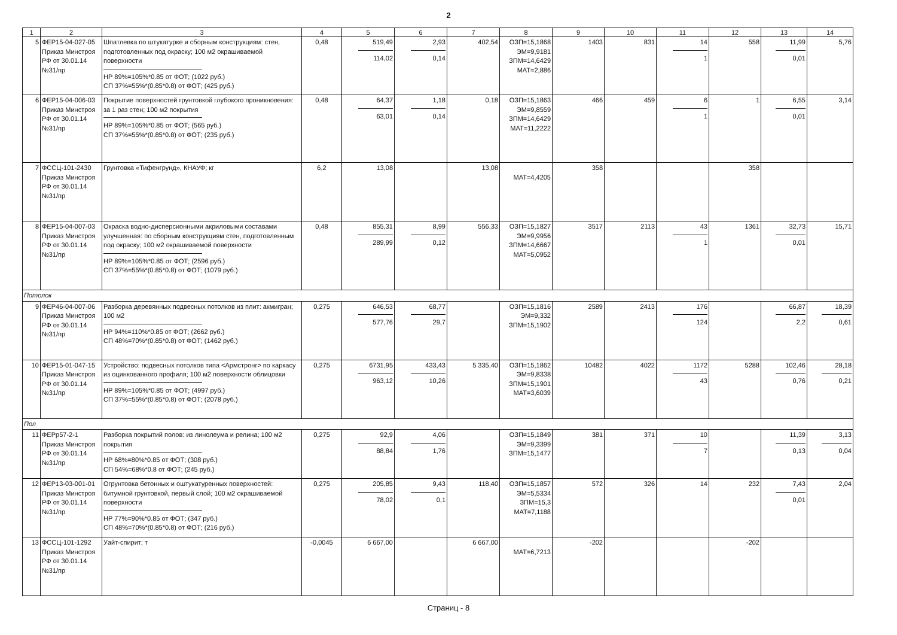2
| 1 | 2 | 3 | 4 | 5 | 6 | 7 | 8 | 9 | 10 | 11 | 12 | 13 | 14 |
| --- | --- | --- | --- | --- | --- | --- | --- | --- | --- | --- | --- | --- | --- |
| 5 | ФЕР15-04-027-05 Приказ Минстроя РФ от 30.01.14 №31/пр | Шпатлевка по штукатурке и сборным конструкциям: стен, подготовленных под окраску; 100 м2 окрашиваемой поверхности НР 89%=105%*0.85 от ФОТ; (1022 руб.) СП 37%=55%*(0.85*0.8) от ФОТ; (425 руб.) | 0,48 | 519,49 114,02 | 2,93 0,14 | 402,54 | ОЗП=15,1868 ЭМ=9,9181 ЗПМ=14,6429 МАТ=2,886 | 1403 | 831 | 14 1 | 558 | 11,99 0,01 | 5,76 |
| 6 | ФЕР15-04-006-03 Приказ Минстроя РФ от 30.01.14 №31/пр | Покрытие поверхностей грунтовкой глубокого проникновения: за 1 раз стен; 100 м2 покрытия НР 89%=105%*0.85 от ФОТ; (565 руб.) СП 37%=55%*(0.85*0.8) от ФОТ; (235 руб.) | 0,48 | 64,37 63,01 | 1,18 0,14 | 0,18 | ОЗП=15,1863 ЭМ=9,8559 ЗПМ=14,6429 МАТ=11,2222 | 466 | 459 | 6 1 | 1 | 6,55 0,01 | 3,14 |
| 7 | ФССЦ-101-2430 Приказ Минстроя РФ от 30.01.14 №31/пр | Грунтовка «Тифенгрунд», КНАУФ; кг | 6,2 | 13,08 | | 13,08 | МАТ=4,4205 | 358 | | | 358 | | |
| 8 | ФЕР15-04-007-03 Приказ Минстроя РФ от 30.01.14 №31/пр | Окраска водно-дисперсионными акриловыми составами улучшенная: по сборным конструкциям стен, подготовленным под окраску; 100 м2 окрашиваемой поверхности НР 89%=105%*0.85 от ФОТ; (2596 руб.) СП 37%=55%*(0.85*0.8) от ФОТ; (1079 руб.) | 0,48 | 855,31 289,99 | 8,99 0,12 | 556,33 | ОЗП=15,1827 ЭМ=9,9956 ЗПМ=14,6667 МАТ=5,0952 | 3517 | 2113 | 43 1 | 1361 | 32,73 0,01 | 15,71 |
| Потолок | | | | | | | | | | | | | |
| 9 | ФЕР46-04-007-06 Приказ Минстроя РФ от 30.01.14 №31/пр | Разборка деревянных подвесных потолков из плит: акмигран; 100 м2 НР 94%=110%*0.85 от ФОТ; (2662 руб.) СП 48%=70%*(0.85*0.8) от ФОТ; (1462 руб.) | 0,275 | 646,53 577,76 | 68,77 29,7 | | ОЗП=15,1816 ЭМ=9,332 ЗПМ=15,1902 | 2589 | 2413 | 176 124 | | 66,87 2,2 | 18,39 0,61 |
| 10 | ФЕР15-01-047-15 Приказ Минстроя РФ от 30.01.14 №31/пр | Устройство: подвесных потолков типа <Армстронг> по каркасу из оцинкованного профиля; 100 м2 поверхности облицовки НР 89%=105%*0.85 от ФОТ; (4997 руб.) СП 37%=55%*(0.85*0.8) от ФОТ; (2078 руб.) | 0,275 | 6731,95 963,12 | 433,43 10,26 | 5 335,40 | ОЗП=15,1862 ЭМ=9,8338 ЗПМ=15,1901 МАТ=3,6039 | 10482 | 4022 | 1172 43 | 5288 | 102,46 0,76 | 28,18 0,21 |
| Пол | | | | | | | | | | | | | |
| 11 | ФЕРр57-2-1 Приказ Минстроя РФ от 30.01.14 №31/пр | Разборка покрытий полов: из линолеума и релина; 100 м2 покрытия НР 68%=80%*0.85 от ФОТ; (308 руб.) СП 54%=68%*0.8 от ФОТ; (245 руб.) | 0,275 | 92,9 88,84 | 4,06 1,76 | | ОЗП=15,1849 ЭМ=9,3399 ЗПМ=15,1477 | 381 | 371 | 10 7 | | 11,39 0,13 | 3,13 0,04 |
| 12 | ФЕР13-03-001-01 Приказ Минстроя РФ от 30.01.14 №31/пр | Огрунтовка бетонных и оштукатуренных поверхностей: битумной грунтовкой, первый слой; 100 м2 окрашиваемой поверхности НР 77%=90%*0.85 от ФОТ; (347 руб.) СП 48%=70%*(0.85*0.8) от ФОТ; (216 руб.) | 0,275 | 205,85 78,02 | 9,43 0,1 | 118,40 | ОЗП=15,1857 ЭМ=5,5334 ЗПМ=15,3 МАТ=7,1188 | 572 | 326 | 14 | 232 | 7,43 0,01 | 2,04 |
| 13 | ФССЦ-101-1292 Приказ Минстроя РФ от 30.01.14 №31/пр | Уайт-спирит; т | -0,0045 | 6 667,00 | | 6 667,00 | МАТ=6,7213 | -202 | | | -202 | | |
Страниц - 8